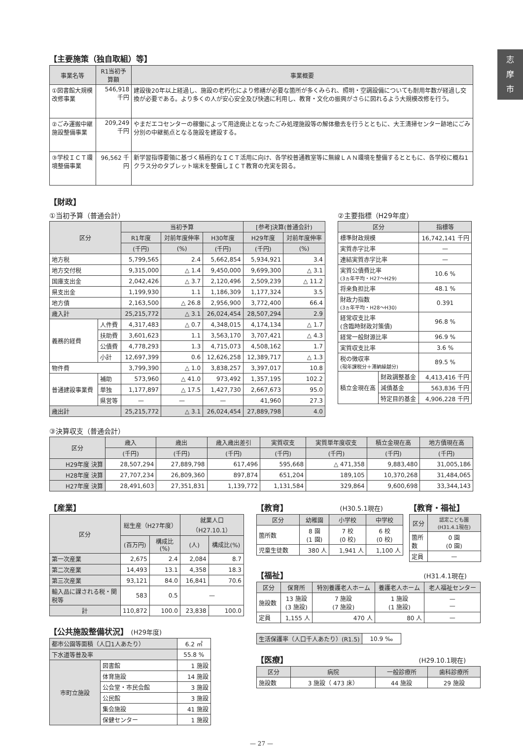志
摩
市
【主要施策（独自取組）等】
| 事業名等 | R1当初予算額 | 事業概要 |
| --- | --- | --- |
| ①図書館大規模改修事業 | 546,918 千円 | 建設後20年以上経過し、施設の老朽化により修繕が必要な箇所が多くみられ、照明・空調設備についても耐用年数が経過し交換が必要である。より多くの人が安心安全及び快適に利用し、教育・文化の振興がさらに図れるよう大規模改修を行う。 |
| ②ごみ運搬中継施設整備事業 | 209,249 千円 | やまだエコセンターの稼働によって用途廃止となったごみ処理施設等の解体撤去を行うとともに、大王清掃センター跡地にごみ分別の中継拠点となる施設を建設する。 |
| ③学校ＩＣＴ環境整備事業 | 96,562 千円 | 新学習指導要領に基づく積極的なＩＣＴ活用に向け、各学校普通教室等に無線ＬＡＮ環境を整備するとともに、各学校に概ね1クラス分のタブレット端末を整備しＩＣＴ教育の充実を図る。 |
【財政】
①当初予算（普通会計）
| 区分 | | 当初予算 | | | [参考]決算(普通会計) | |
| --- | --- | --- | --- | --- | --- | --- |
| | | R1年度 | 対前年度伸率 | H30年度 | H29年度 | 対前年度伸率 |
| | | (千円) | (%) | (千円) | (千円) | (%) |
| 地方税 | | 5,799,565 | 2.4 | 5,662,854 | 5,934,921 | 3.4 |
| 地方交付税 | | 9,315,000 | △ 1.4 | 9,450,000 | 9,699,300 | △ 3.1 |
| 国庫支出金 | | 2,042,426 | △ 3.7 | 2,120,496 | 2,509,239 | △ 11.2 |
| 県支出金 | | 1,199,930 | 1.1 | 1,186,309 | 1,177,324 | 3.5 |
| 地方債 | | 2,163,500 | △ 26.8 | 2,956,900 | 3,772,400 | 66.4 |
| 歳入計 | | 25,215,772 | △ 3.1 | 26,024,454 | 28,507,294 | 2.9 |
| 義務的経費 | 人件費 | 4,317,483 | △ 0.7 | 4,348,015 | 4,174,134 | △ 1.7 |
| | 扶助費 | 3,601,623 | 1.1 | 3,563,170 | 3,707,421 | △ 4.3 |
| | 公債費 | 4,778,293 | 1.3 | 4,715,073 | 4,508,162 | 1.7 |
| | 小計 | 12,697,399 | 0.6 | 12,626,258 | 12,389,717 | △ 1.3 |
| 物件費 | | 3,799,390 | △ 1.0 | 3,838,257 | 3,397,017 | 10.8 |
| 普通建設事業費 | 補助 | 573,960 | △ 41.0 | 973,492 | 1,357,195 | 102.2 |
| | 単独 | 1,177,897 | △ 17.5 | 1,427,730 | 2,667,673 | 95.0 |
| | 県営等 | — | — | — | 41,960 | 27.3 |
| 歳出計 | | 25,215,772 | △ 3.1 | 26,024,454 | 27,889,798 | 4.0 |
②主要指標（H29年度）
| 区分 | | 指標等 |
| --- | --- | --- |
| 標準財政規模 | | 16,742,141 千円 |
| 実質赤字比率 | | — |
| 連結実質赤字比率 | | — |
| 実質公債費比率 (3ヵ年平均・H27〜H29) | | 10.6 % |
| 将来負担比率 | | 48.1 % |
| 財政力指数 (3ヵ年平均・H28〜H30) | | 0.391 |
| 経常収支比率 (含臨時財政対策債) | | 96.8 % |
| 経常一般財源比率 | | 96.9 % |
| 実質収支比率 | | 3.6 % |
| 税の徴収率 (現年課税分＋滞納繰越分) | | 89.5 % |
| 積立金現在高 | 財政調整基金 | 4,413,416 千円 |
| | 減債基金 | 563,836 千円 |
| | 特定目的基金 | 4,906,228 千円 |
③決算収支（普通会計）
| 区分 | 歳入 | 歳出 | 歳入歳出差引 | 実質収支 | 実質単年度収支 | 積立金現在高 | 地方債現在高 |
| --- | --- | --- | --- | --- | --- | --- | --- |
| | (千円) | (千円) | (千円) | (千円) | (千円) | (千円) | (千円) |
| H29年度 決算 | 28,507,294 | 27,889,798 | 617,496 | 595,668 | △ 471,358 | 9,883,480 | 31,005,186 |
| H28年度 決算 | 27,707,234 | 26,809,360 | 897,874 | 651,204 | 189,105 | 10,370,268 | 31,484,065 |
| H27年度 決算 | 28,491,603 | 27,351,831 | 1,139,772 | 1,131,584 | 329,864 | 9,600,698 | 33,344,143 |
【産業】
| 区分 | 総生産（H27年度） | | 就業人口（H27.10.1） | |
| --- | --- | --- | --- | --- |
| | (百万円) | 構成比(%) | (人) | 構成比(%) |
| 第一次産業 | 2,675 | 2.4 | 2,084 | 8.7 |
| 第二次産業 | 14,493 | 13.1 | 4,358 | 18.3 |
| 第三次産業 | 93,121 | 84.0 | 16,841 | 70.6 |
| 輸入品に課される税・関税等 | 583 | 0.5 | — | |
| 計 | 110,872 | 100.0 | 23,838 | 100.0 |
【公共施設整備状況】 (H29年度)
| 都市公園等面積（人口1人あたり） | | 6.2 ㎡ |
| 下水道等普及率 | | 55.8 % |
| 市町立施設 | 図書館 | 1 施設 |
| | 体育施設 | 14 施設 |
| | 公会堂・市民会館 | 3 施設 |
| | 公民館 | 3 施設 |
| | 集会施設 | 41 施設 |
| | 保健センター | 1 施設 |
【教育】 (H30.5.1現在)
| 区分 | 幼稚園 | 小学校 | 中学校 |
| --- | --- | --- | --- |
| 箇所数 | 8 園 (1 園) | 7 校 (0 校) | 6 校 (0 校) |
| 児童生徒数 | 380 人 | 1,941 人 | 1,100 人 |
【教育・福祉】
| 区分 | 認定こども園 (H31.4.1現在) |
| --- | --- |
| 箇所数 | 0 園 (0 園) |
| 定員 | — |
【福祉】 (H31.4.1現在)
| 区分 | 保育所 | 特別養護老人ホーム | 養護老人ホーム | 老人福祉センター |
| --- | --- | --- | --- | --- |
| 施設数 | 13 施設 (3 施設) | 7 施設 (7 施設) | 1 施設 (1 施設) | — — |
| 定員 | 1,155 人 | 470 人 | 80 人 | — |
| 生活保護率（人口千人あたり）(R1.5) | 10.9 ‰ |
【医療】 (H29.10.1現在)
| 区分 | 病院 | 一般診療所 | 歯科診療所 |
| --- | --- | --- | --- |
| 施設数 | 3 施設（ 473 床） | 44 施設 | 29 施設 |
— 27 —